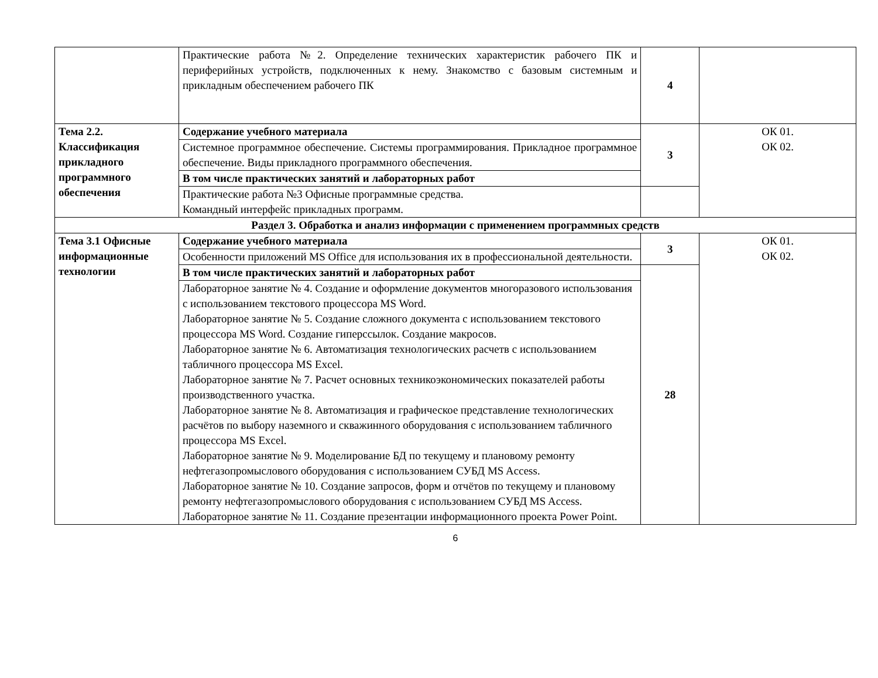| | Практические работа №2. Определение технических характеристик рабочего ПК и периферийных устройств, подключенных к нему. Знакомство с базовым системным и прикладным обеспечением рабочего ПК | 4 | |
| Тема 2.2. Классификация прикладного программного обеспечения | Содержание учебного материала | 3 | ОК 01. ОК 02. |
| | Системное программное обеспечение. Системы программирования. Прикладное программное обеспечение. Виды прикладного программного обеспечения. | | |
| | В том числе практических занятий и лабораторных работ | | |
| | Практические работа №3 Офисные программные средства. Командный интерфейс прикладных программ. | | |
| Раздел 3. Обработка и анализ информации с применением программных средств | | | |
| Тема 3.1 Офисные информационные технологии | Содержание учебного материала | 3 | ОК 01. ОК 02. |
| | Особенности приложений MS Office для использования их в профессиональной деятельности. | | |
| | В том числе практических занятий и лабораторных работ | 28 | |
| | Лабораторное занятие № 4. Создание и оформление документов многоразового использования с использованием текстового процессора MS Word. Лабораторное занятие № 5. Создание сложного документа с использованием текстового процессора MS Word. Создание гиперссылок. Создание макросов. Лабораторное занятие № 6. Автоматизация технологических расчетв с использованием табличного процессора MS Excel. Лабораторное занятие № 7. Расчет основных техникоэкономических показателей работы производственного участка. Лабораторное занятие № 8. Автоматизация и графическое представление технологических расчётов по выбору наземного и скважинного оборудования с использованием табличного процессора MS Excel. Лабораторное занятие № 9. Моделирование БД по текущему и плановому ремонту нефтегазопромыслового оборудования с использованием СУБД MS Access. Лабораторное занятие № 10. Создание запросов, форм и отчётов по текущему и плановому ремонту нефтегазопромыслового оборудования с использованием СУБД MS Access. Лабораторное занятие № 11. Создание презентации информационного проекта Power Point. | | |
6